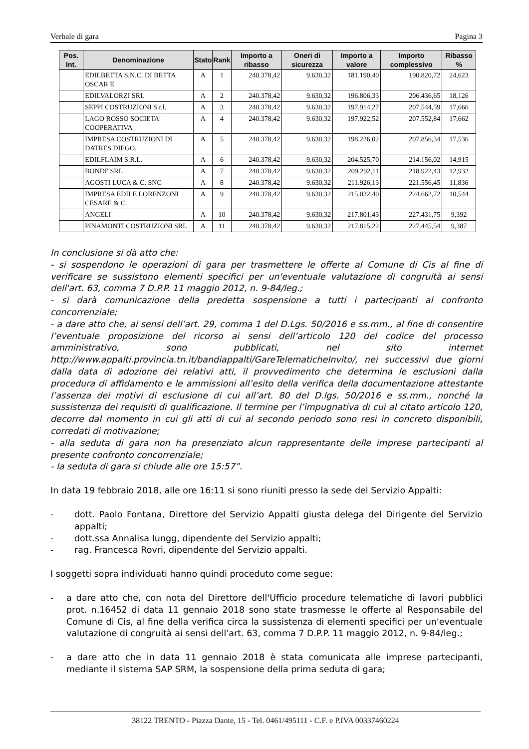Verbale di gara Pagina 3
| Pos. Int. | Denominazione | Stato | Rank | Importo a ribasso | Oneri di sicurezza | Importo a valore | Importo complessivo | Ribasso % |
| --- | --- | --- | --- | --- | --- | --- | --- | --- |
| | EDILBETTA S.N.C. DI BETTA OSCAR E | A | 1 | 240.378,42 | 9.630,32 | 181.190,40 | 190.820,72 | 24,623 |
| | EDILVALORZI SRL | A | 2 | 240.378,42 | 9.630,32 | 196.806,33 | 206.436,65 | 18,126 |
| | SEPPI COSTRUZIONI S.r.l. | A | 3 | 240.378,42 | 9.630,32 | 197.914,27 | 207.544,59 | 17,666 |
| | LAGO ROSSO SOCIETA' COOPERATIVA | A | 4 | 240.378,42 | 9.630,32 | 197.922,52 | 207.552,84 | 17,662 |
| | IMPRESA COSTRUZIONI DI DATRES DIEGO, | A | 5 | 240.378,42 | 9.630,32 | 198.226,02 | 207.856,34 | 17,536 |
| | EDILFLAIM S.R.L. | A | 6 | 240.378,42 | 9.630,32 | 204.525,70 | 214.156,02 | 14,915 |
| | BONDI' SRL | A | 7 | 240.378,42 | 9.630,32 | 209.292,11 | 218.922,43 | 12,932 |
| | AGOSTI LUCA & C. SNC | A | 8 | 240.378,42 | 9.630,32 | 211.926,13 | 221.556,45 | 11,836 |
| | IMPRESA EDILE LORENZONI CESARE & C. | A | 9 | 240.378,42 | 9.630,32 | 215.032,40 | 224.662,72 | 10,544 |
| | ANGELI | A | 10 | 240.378,42 | 9.630,32 | 217.801,43 | 227.431,75 | 9,392 |
| | PINAMONTI COSTRUZIONI SRL | A | 11 | 240.378,42 | 9.630,32 | 217.815,22 | 227.445,54 | 9,387 |
In conclusione si dà atto che:
- si sospendono le operazioni di gara per trasmettere le offerte al Comune di Cis al fine di verificare se sussistono elementi specifici per un'eventuale valutazione di congruità ai sensi dell'art. 63, comma 7 D.P.P. 11 maggio 2012, n. 9-84/leg.;
- si darà comunicazione della predetta sospensione a tutti i partecipanti al confronto concorrenziale;
- a dare atto che, ai sensi dell’art. 29, comma 1 del D.Lgs. 50/2016 e ss.mm., al fine di consentire l’eventuale proposizione del ricorso ai sensi dell’articolo 120 del codice del processo amministrativo, sono pubblicati, nel sito internet http://www.appalti.provincia.tn.it/bandiappalti/GareTelematicheInvito/, nei successivi due giorni dalla data di adozione dei relativi atti, il provvedimento che determina le esclusioni dalla procedura di affidamento e le ammissioni all’esito della verifica della documentazione attestante l’assenza dei motivi di esclusione di cui all’art. 80 del D.lgs. 50/2016 e ss.mm., nonché la sussistenza dei requisiti di qualificazione. Il termine per l’impugnativa di cui al citato articolo 120, decorre dal momento in cui gli atti di cui al secondo periodo sono resi in concreto disponibili, corredati di motivazione;
- alla seduta di gara non ha presenziato alcun rappresentante delle imprese partecipanti al presente confronto concorrenziale;
- la seduta di gara si chiude alle ore 15:57”.
In data 19 febbraio 2018, alle ore 16:11 si sono riuniti presso la sede del Servizio Appalti:
- dott. Paolo Fontana, Direttore del Servizio Appalti giusta delega del Dirigente del Servizio appalti;
- dott.ssa Annalisa Iungg, dipendente del Servizio appalti;
- rag. Francesca Rovri, dipendente del Servizio appalti.
I soggetti sopra individuati hanno quindi proceduto come segue:
- a dare atto che, con nota del Direttore dell'Ufficio procedure telematiche di lavori pubblici prot. n.16452 di data 11 gennaio 2018 sono state trasmesse le offerte al Responsabile del Comune di Cis, al fine della verifica circa la sussistenza di elementi specifici per un'eventuale valutazione di congruità ai sensi dell'art. 63, comma 7 D.P.P. 11 maggio 2012, n. 9-84/leg.;
- a dare atto che in data 11 gennaio 2018 è stata comunicata alle imprese partecipanti, mediante il sistema SAP SRM, la sospensione della prima seduta di gara;
38122 TRENTO - Piazza Dante, 15 - Tel. 0461/495111 - C.F. e P.IVA 00337460224